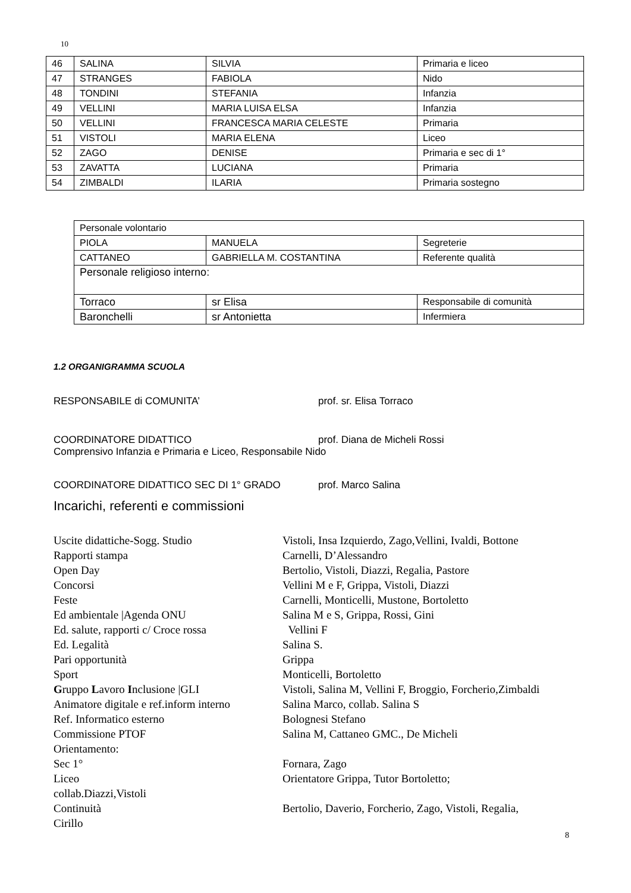10
| 46 | SALINA | SILVIA | Primaria e liceo |
| 47 | STRANGES | FABIOLA | Nido |
| 48 | TONDINI | STEFANIA | Infanzia |
| 49 | VELLINI | MARIA LUISA ELSA | Infanzia |
| 50 | VELLINI | FRANCESCA MARIA CELESTE | Primaria |
| 51 | VISTOLI | MARIA ELENA | Liceo |
| 52 | ZAGO | DENISE | Primaria e sec di 1° |
| 53 | ZAVATTA | LUCIANA | Primaria |
| 54 | ZIMBALDI | ILARIA | Primaria sostegno |
| Personale volontario | | |
| PIOLA | MANUELA | Segreterie |
| CATTANEO | GABRIELLA M. COSTANTINA | Referente qualità |
| Personale religioso interno: | | |
| Torraco | sr Elisa | Responsabile di comunità |
| Baronchelli | sr Antonietta | Infermiera |
1.2 ORGANIGRAMMA SCUOLA
RESPONSABILE di COMUNITA’ prof. sr. Elisa Torraco
COORDINATORE DIDATTICO prof. Diana de Micheli Rossi
Comprensivo Infanzia e Primaria e Liceo, Responsabile Nido
COORDINATORE DIDATTICO SEC DI 1° GRADO prof. Marco Salina
Incarichi, referenti e commissioni
Uscite didattiche-Sogg. Studio Vistoli, Insa Izquierdo, Zago,Vellini, Ivaldi, Bottone
Rapporti stampa Carnelli, D’Alessandro
Open Day Bertolio, Vistoli, Diazzi, Regalia, Pastore
Concorsi Vellini M e F, Grippa, Vistoli, Diazzi
Feste Carnelli, Monticelli, Mustone, Bortoletto
Ed ambientale |Agenda ONU Salina M e S, Grippa, Rossi, Gini
Ed. salute, rapporti c/ Croce rossa Vellini F
Ed. Legalità Salina S.
Pari opportunità Grippa
Sport Monticelli, Bortoletto
Gruppo Lavoro Inclusione |GLI Vistoli, Salina M, Vellini F, Broggio, Forcherio,Zimbaldi
Animatore digitale e ref.inform interno Salina Marco, collab. Salina S
Ref. Informatico esterno Bolognesi Stefano
Commissione PTOF Salina M, Cattaneo GMC., De Micheli
Orientamento:
Sec 1° Fornara, Zago
Liceo Orientatore Grippa, Tutor Bortoletto;
collab.Diazzi,Vistoli
Continuità Bertolio, Daverio, Forcherio, Zago, Vistoli, Regalia,
Cirillo
8